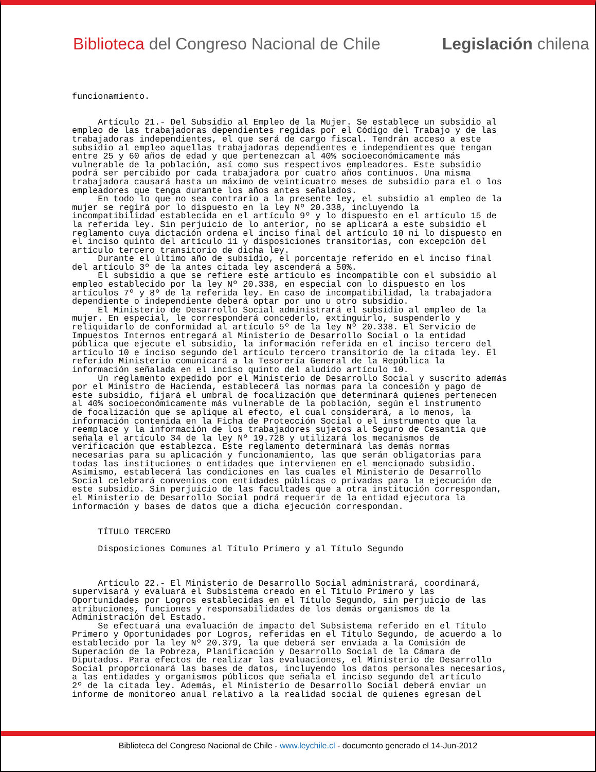Biblioteca del Congreso Nacional de Chile Legislación chilena
funcionamiento. Artículo 21.- Del Subsidio al Empleo de la Mujer. Se establece un subsidio al empleo de las trabajadoras dependientes regidas por el Código del Trabajo y de las trabajadoras independientes, el que será de cargo fiscal. Tendrán acceso a este subsidio al empleo aquellas trabajadoras dependientes e independientes que tengan entre 25 y 60 años de edad y que pertenezcan al 40% socioeconómicamente más vulnerable de la población, así como sus respectivos empleadores. Este subsidio podrá ser percibido por cada trabajadora por cuatro años continuos. Una misma trabajadora causará hasta un máximo de veinticuatro meses de subsidio para el o los empleadores que tenga durante los años antes señalados. En todo lo que no sea contrario a la presente ley, el subsidio al empleo de la mujer se regirá por lo dispuesto en la ley Nº 20.338, incluyendo la incompatibilidad establecida en el artículo 9º y lo dispuesto en el artículo 15 de la referida ley. Sin perjuicio de lo anterior, no se aplicará a este subsidio el reglamento cuya dictación ordena el inciso final del artículo 10 ni lo dispuesto en el inciso quinto del artículo 11 y disposiciones transitorias, con excepción del artículo tercero transitorio de dicha ley. Durante el último año de subsidio, el porcentaje referido en el inciso final del artículo 3º de la antes citada ley ascenderá a 50%. El subsidio a que se refiere este artículo es incompatible con el subsidio al empleo establecido por la ley Nº 20.338, en especial con lo dispuesto en los artículos 7º y 8º de la referida ley. En caso de incompatibilidad, la trabajadora dependiente o independiente deberá optar por uno u otro subsidio. El Ministerio de Desarrollo Social administrará el subsidio al empleo de la mujer. En especial, le corresponderá concederlo, extinguirlo, suspenderlo y reliquidarlo de conformidad al artículo 5º de la ley Nº 20.338. El Servicio de Impuestos Internos entregará al Ministerio de Desarrollo Social o la entidad pública que ejecute el subsidio, la información referida en el inciso tercero del artículo 10 e inciso segundo del artículo tercero transitorio de la citada ley. El referido Ministerio comunicará a la Tesorería General de la República la información señalada en el inciso quinto del aludido artículo 10. Un reglamento expedido por el Ministerio de Desarrollo Social y suscrito además por el Ministro de Hacienda, establecerá las normas para la concesión y pago de este subsidio, fijará el umbral de focalización que determinará quienes pertenecen al 40% socioeconómicamente más vulnerable de la población, según el instrumento de focalización que se aplique al efecto, el cual considerará, a lo menos, la información contenida en la Ficha de Protección Social o el instrumento que la reemplace y la información de los trabajadores sujetos al Seguro de Cesantía que señala el artículo 34 de la ley Nº 19.728 y utilizará los mecanismos de verificación que establezca. Este reglamento determinará las demás normas necesarias para su aplicación y funcionamiento, las que serán obligatorias para todas las instituciones o entidades que intervienen en el mencionado subsidio. Asimismo, establecerá las condiciones en las cuales el Ministerio de Desarrollo Social celebrará convenios con entidades públicas o privadas para la ejecución de este subsidio. Sin perjuicio de las facultades que a otra institución correspondan, el Ministerio de Desarrollo Social podrá requerir de la entidad ejecutora la información y bases de datos que a dicha ejecución correspondan. TÍTULO TERCERO Disposiciones Comunes al Título Primero y al Título Segundo Artículo 22.- El Ministerio de Desarrollo Social administrará, coordinará, supervisará y evaluará el Subsistema creado en el Título Primero y las Oportunidades por Logros establecidas en el Título Segundo, sin perjuicio de las atribuciones, funciones y responsabilidades de los demás organismos de la Administración del Estado. Se efectuará una evaluación de impacto del Subsistema referido en el Título Primero y Oportunidades por Logros, referidas en el Título Segundo, de acuerdo a lo establecido por la ley Nº 20.379, la que deberá ser enviada a la Comisión de Superación de la Pobreza, Planificación y Desarrollo Social de la Cámara de Diputados. Para efectos de realizar las evaluaciones, el Ministerio de Desarrollo Social proporcionará las bases de datos, incluyendo los datos personales necesarios, a las entidades y organismos públicos que señala el inciso segundo del artículo 2º de la citada ley. Además, el Ministerio de Desarrollo Social deberá enviar un informe de monitoreo anual relativo a la realidad social de quienes egresan del
Biblioteca del Congreso Nacional de Chile - www.leychile.cl - documento generado el 14-Jun-2012